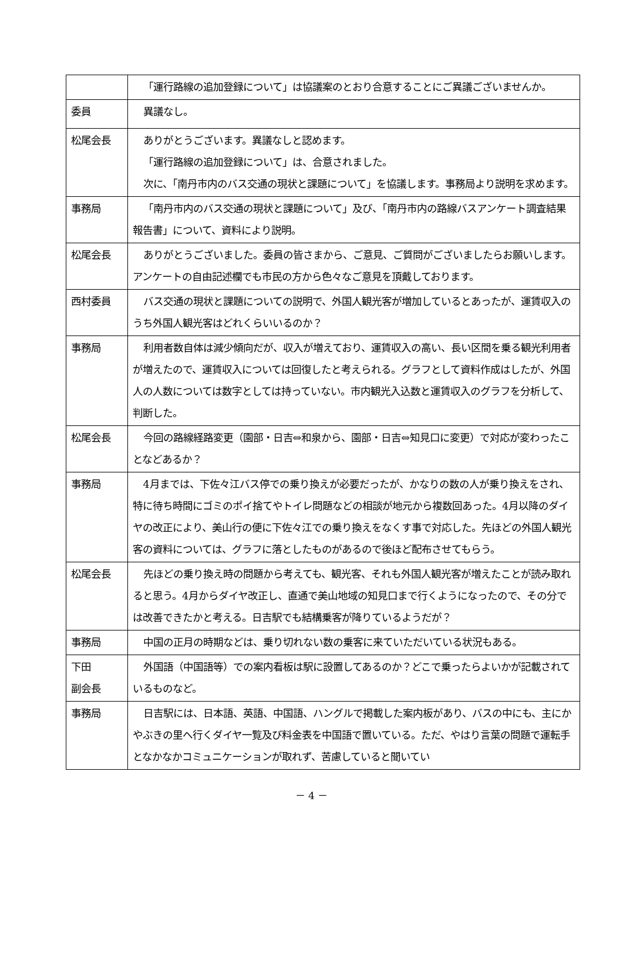| | 「運行路線の追加登録について」は協議案のとおり合意することにご異議ございませんか。 |
| 委員 | 異議なし。 |
| 松尾会長 | ありがとうございます。異議なしと認めます。 「運行路線の追加登録について」は、合意されました。 次に、「南丹市内のバス交通の現状と課題について」を協議します。事務局より説明を求めます。 |
| 事務局 | 「南丹市内のバス交通の現状と課題について」及び、「南丹市内の路線バスアンケート調査結果報告書」について、資料により説明。 |
| 松尾会長 | ありがとうございました。委員の皆さまから、ご意見、ご質問がございましたらお願いします。アンケートの自由記述欄でも市民の方から色々なご意見を頂戴しております。 |
| 西村委員 | バス交通の現状と課題についての説明で、外国人観光客が増加しているとあったが、運賃収入のうち外国人観光客はどれくらいいるのか？ |
| 事務局 | 利用者数自体は減少傾向だが、収入が増えており、運賃収入の高い、長い区間を乗る観光利用者が増えたので、運賃収入については回復したと考えられる。グラフとして資料作成はしたが、外国人の人数については数字としては持っていない。市内観光入込数と運賃収入のグラフを分析して、判断した。 |
| 松尾会長 | 今回の路線経路変更（園部・日吉⇔和泉から、園部・日吉⇔知見口に変更）で対応が変わったことなどあるか？ |
| 事務局 | 4月までは、下佐々江バス停での乗り換えが必要だったが、かなりの数の人が乗り換えをされ、特に待ち時間にゴミのポイ捨てやトイレ問題などの相談が地元から複数回あった。4月以降のダイヤの改正により、美山行の便に下佐々江での乗り換えをなくす事で対応した。先ほどの外国人観光客の資料については、グラフに落としたものがあるので後ほど配布させてもらう。 |
| 松尾会長 | 先ほどの乗り換え時の問題から考えても、観光客、それも外国人観光客が増えたことが読み取れると思う。4月からダイヤ改正し、直通で美山地域の知見口まで行くようになったので、その分では改善できたかと考える。日吉駅でも結構乗客が降りているようだが？ |
| 事務局 | 中国の正月の時期などは、乗り切れない数の乗客に来ていただいている状況もある。 |
| 下田 副会長 | 外国語（中国語等）での案内看板は駅に設置してあるのか？どこで乗ったらよいかが記載されているものなど。 |
| 事務局 | 日吉駅には、日本語、英語、中国語、ハングルで掲載した案内板があり、バスの中にも、主にかやぶきの里へ行くダイヤ一覧及び料金表を中国語で置いている。ただ、やはり言葉の問題で運転手となかなかコミュニケーションが取れず、苦慮していると聞いてい |
－ 4 －